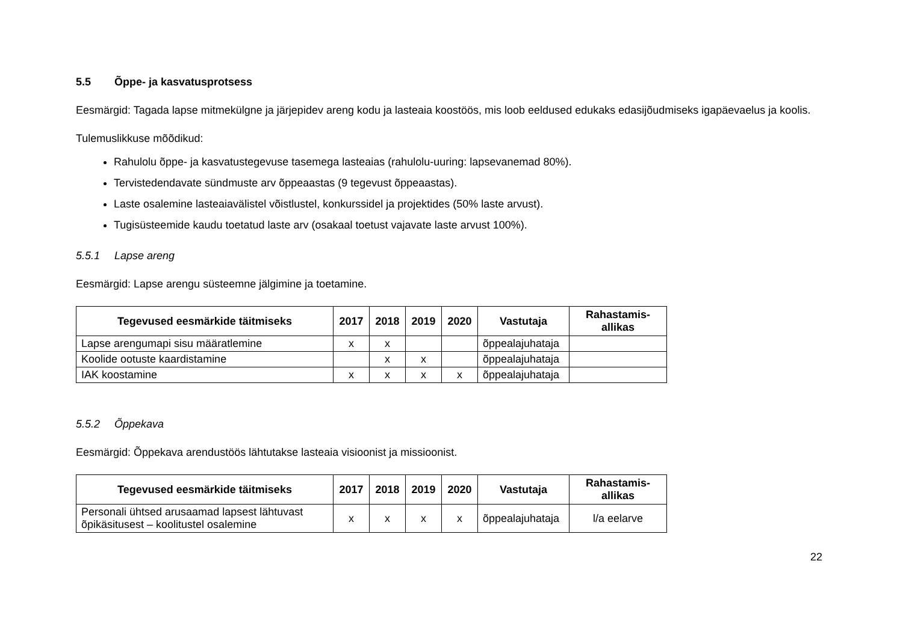5.5 Õppe- ja kasvatusprotsess
Eesmärgid: Tagada lapse mitmekülgne ja järjepidev areng kodu ja lasteaia koostöös, mis loob eeldused edukaks edasijõudmiseks igapäevaelus ja koolis.
Tulemuslikkuse mõõdikud:
Rahulolu õppe- ja kasvatustegevuse tasemega lasteaias (rahulolu-uuring: lapsevanemad 80%).
Tervistedendavate sündmuste arv õppeaastas (9 tegevust õppeaastas).
Laste osalemine lasteaiavälistel võistlustel, konkurssidel ja projektides (50% laste arvust).
Tugisüsteemide kaudu toetatud laste arv (osakaal toetust vajavate laste arvust 100%).
5.5.1 Lapse areng
Eesmärgid: Lapse arengu süsteemne jälgimine ja toetamine.
| Tegevused eesmärkide täitmiseks | 2017 | 2018 | 2019 | 2020 | Vastutaja | Rahastamis- allikas |
| --- | --- | --- | --- | --- | --- | --- |
| Lapse arengumapi sisu määratlemine | x | x | | | õppealajuhataja | |
| Koolide ootuste kaardistamine | | x | x | | õppealajuhataja | |
| IAK koostamine | x | x | x | x | õppealajuhataja | |
5.5.2 Õppekava
Eesmärgid: Õppekava arendustöös lähtutakse lasteaia visioonist ja missioonist.
| Tegevused eesmärkide täitmiseks | 2017 | 2018 | 2019 | 2020 | Vastutaja | Rahastamis- allikas |
| --- | --- | --- | --- | --- | --- | --- |
| Personali ühtsed arusaamad lapsest lähtuvast õpikäsitusest – koolitustel osalemine | x | x | x | x | õppealajuhataja | l/a eelarve |
22